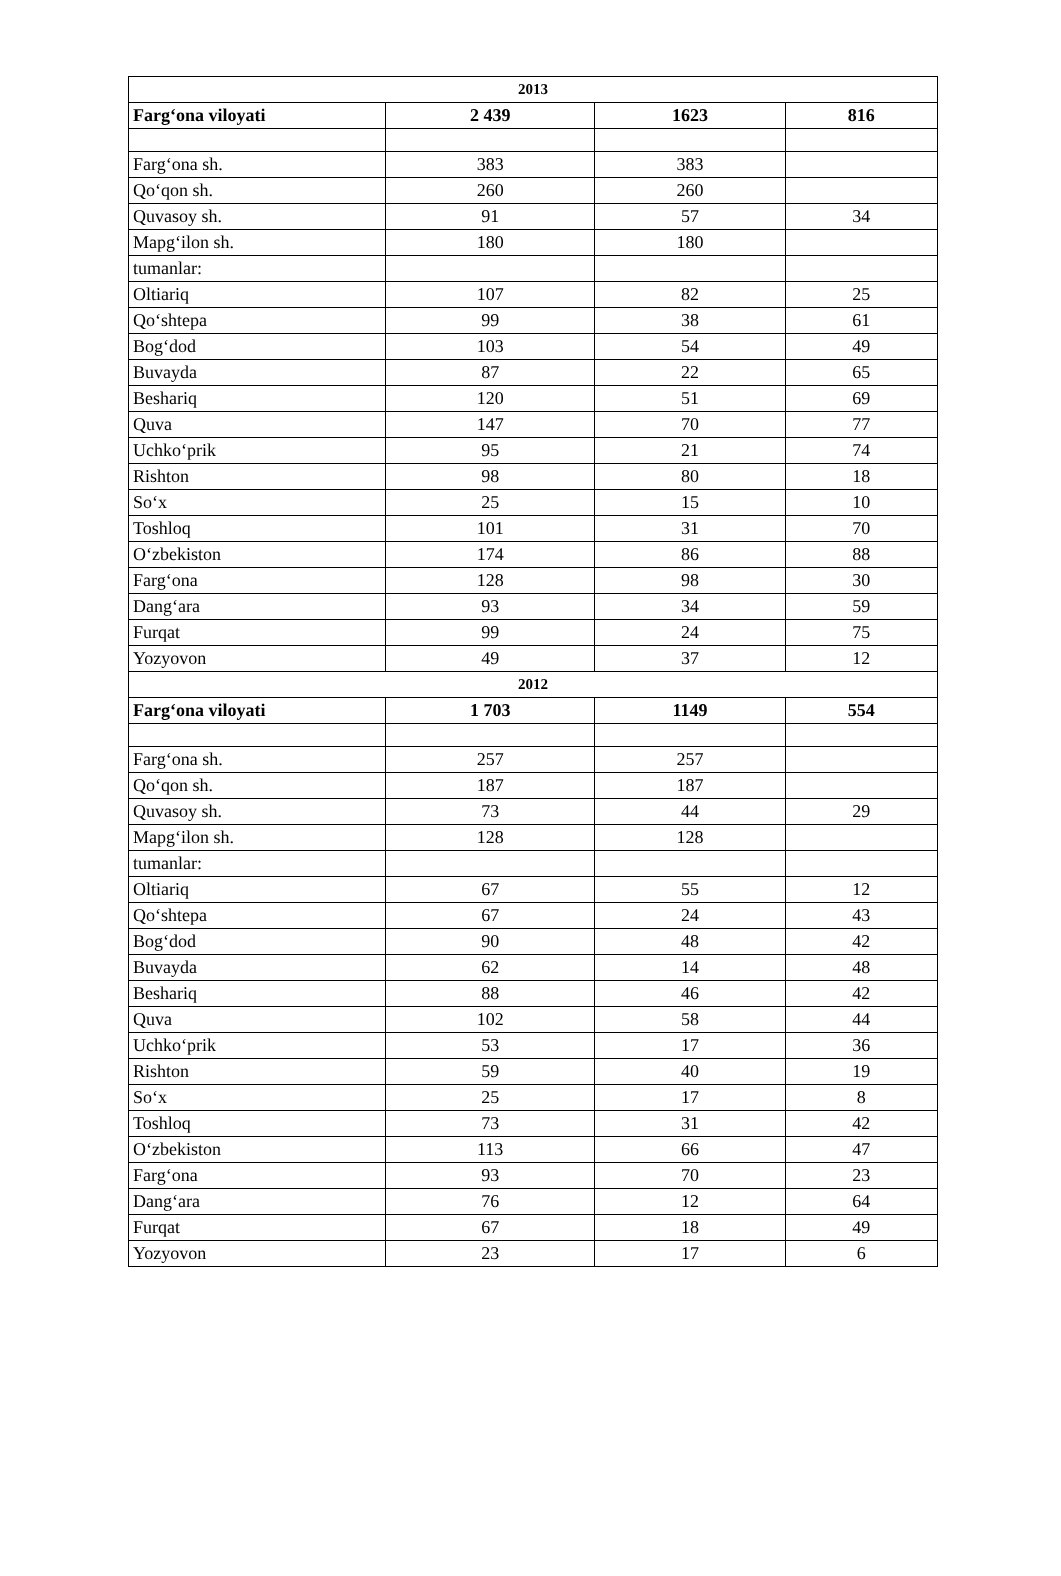| 2013 | | | |
| Farg‘ona viloyati | 2 439 | 1623 | 816 |
| Farg‘ona sh. | 383 | 383 | |
| Qo‘qon sh. | 260 | 260 | |
| Quvasoy sh. | 91 | 57 | 34 |
| Mapg‘ilon sh. | 180 | 180 | |
| tumanlar: | | | |
| Oltiariq | 107 | 82 | 25 |
| Qo‘shtepa | 99 | 38 | 61 |
| Bog‘dod | 103 | 54 | 49 |
| Buvayda | 87 | 22 | 65 |
| Beshariq | 120 | 51 | 69 |
| Quva | 147 | 70 | 77 |
| Uchko‘prik | 95 | 21 | 74 |
| Rishton | 98 | 80 | 18 |
| So‘x | 25 | 15 | 10 |
| Toshloq | 101 | 31 | 70 |
| O‘zbekiston | 174 | 86 | 88 |
| Farg‘ona | 128 | 98 | 30 |
| Dang‘ara | 93 | 34 | 59 |
| Furqat | 99 | 24 | 75 |
| Yozyovon | 49 | 37 | 12 |
| 2012 | | | |
| Farg‘ona viloyati | 1 703 | 1149 | 554 |
| Farg‘ona sh. | 257 | 257 | |
| Qo‘qon sh. | 187 | 187 | |
| Quvasoy sh. | 73 | 44 | 29 |
| Mapg‘ilon sh. | 128 | 128 | |
| tumanlar: | | | |
| Oltiariq | 67 | 55 | 12 |
| Qo‘shtepa | 67 | 24 | 43 |
| Bog‘dod | 90 | 48 | 42 |
| Buvayda | 62 | 14 | 48 |
| Beshariq | 88 | 46 | 42 |
| Quva | 102 | 58 | 44 |
| Uchko‘prik | 53 | 17 | 36 |
| Rishton | 59 | 40 | 19 |
| So‘x | 25 | 17 | 8 |
| Toshloq | 73 | 31 | 42 |
| O‘zbekiston | 113 | 66 | 47 |
| Farg‘ona | 93 | 70 | 23 |
| Dang‘ara | 76 | 12 | 64 |
| Furqat | 67 | 18 | 49 |
| Yozyovon | 23 | 17 | 6 |